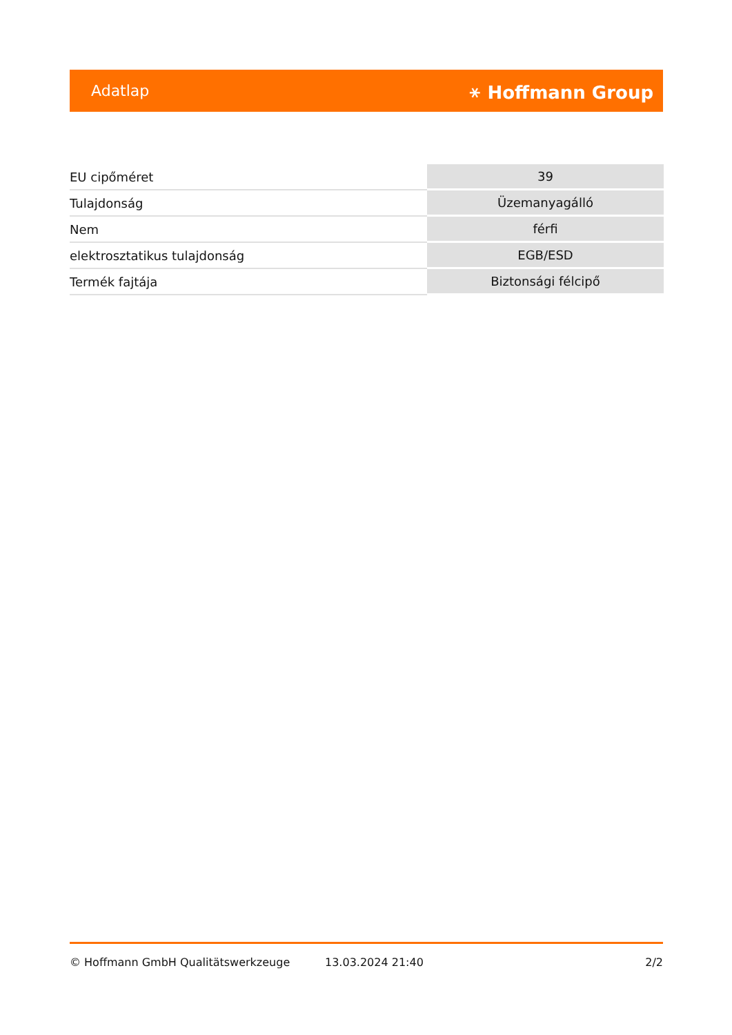Adatlap ⚹ Hoffmann Group
| EU cipőméret | 39 |
| Tulajdonság | Üzemanyagálló |
| Nem | férfi |
| elektrosztatikus tulajdonság | EGB/ESD |
| Termék fajtája | Biztonsági félcipő |
© Hoffmann GmbH Qualitätswerkzeuge 13.03.2024 21:40 2/2